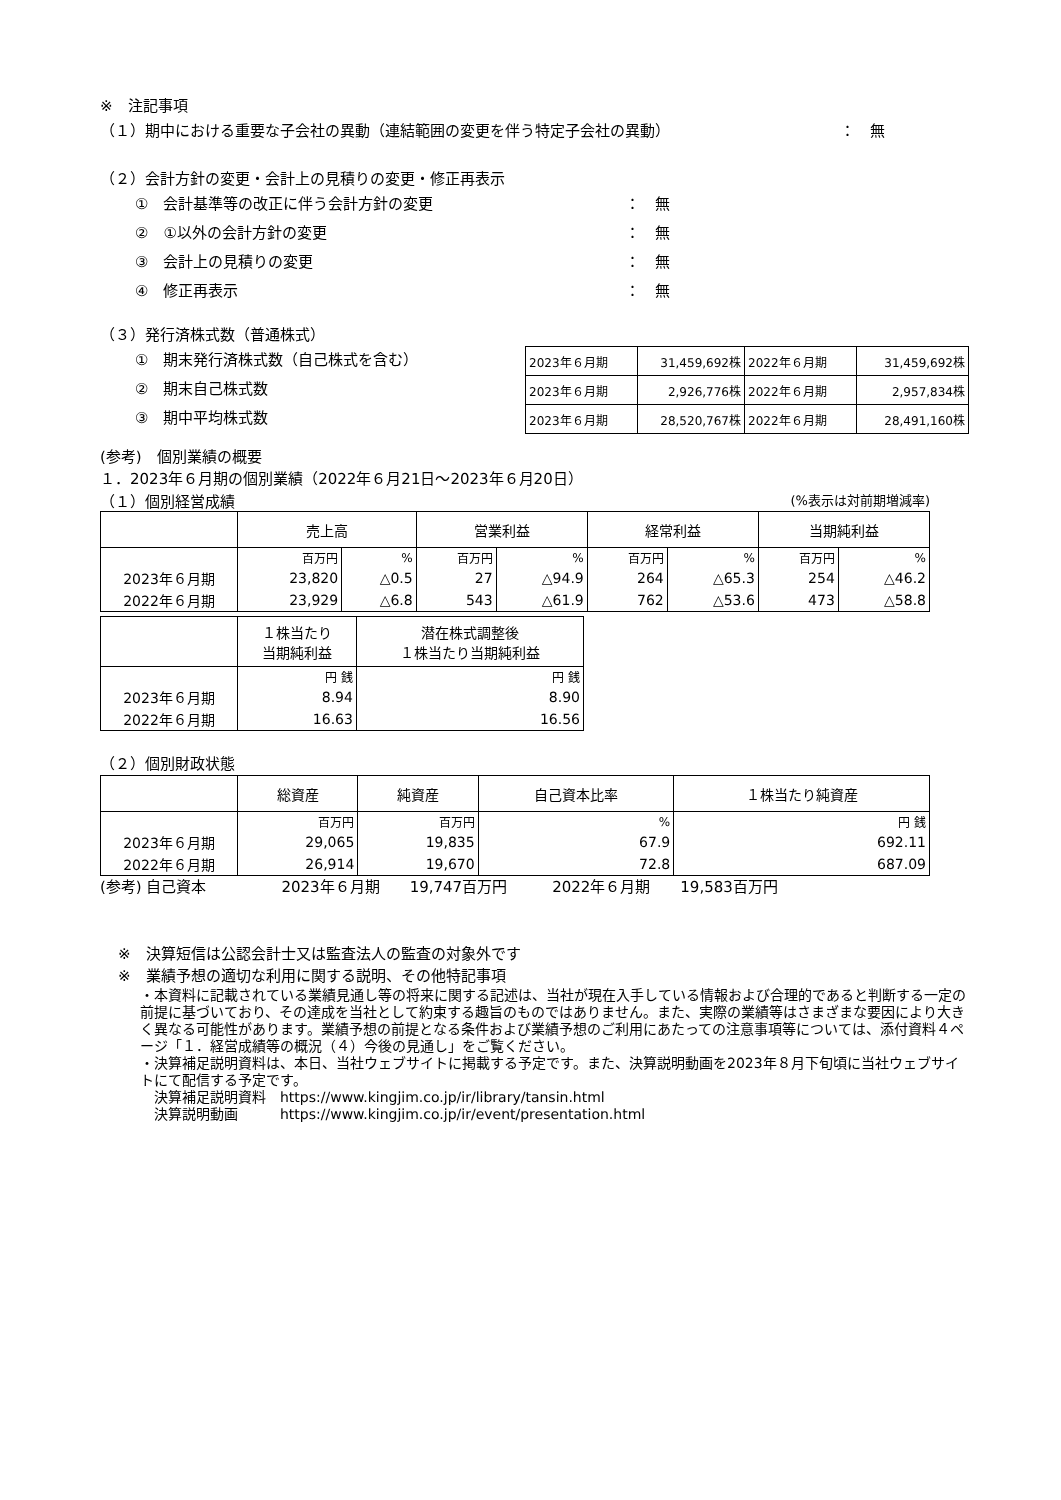※　注記事項
（１）期中における重要な子会社の異動（連結範囲の変更を伴う特定子会社の異動） ：　無
（２）会計方針の変更・会計上の見積りの変更・修正再表示
①　会計基準等の改正に伴う会計方針の変更 ：　無
②　①以外の会計方針の変更 ：　無
③　会計上の見積りの変更 ：　無
④　修正再表示 ：　無
（３）発行済株式数（普通株式）
①　期末発行済株式数（自己株式を含む）
②　期末自己株式数
③　期中平均株式数
| 2023年６月期 | 31,459,692株 | 2022年６月期 | 31,459,692株 |
| 2023年６月期 | 2,926,776株 | 2022年６月期 | 2,957,834株 |
| 2023年６月期 | 28,520,767株 | 2022年６月期 | 28,491,160株 |
(参考)　個別業績の概要
１．2023年６月期の個別業績（2022年６月21日～2023年６月20日）
（１）個別経営成績 (%表示は対前期増減率)
| | 売上高 | | 営業利益 | | 経常利益 | | 当期純利益 | |
| | 百万円 | % | 百万円 | % | 百万円 | % | 百万円 | % |
| 2023年６月期 | 23,820 | △0.5 | 27 | △94.9 | 264 | △65.3 | 254 | △46.2 |
| 2022年６月期 | 23,929 | △6.8 | 543 | △61.9 | 762 | △53.6 | 473 | △58.8 |
| | １株当たり 当期純利益 | 潜在株式調整後 １株当たり当期純利益 |
| | 円 銭 | 円 銭 |
| 2023年６月期 | 8.94 | 8.90 |
| 2022年６月期 | 16.63 | 16.56 |
（２）個別財政状態
| | 総資産 | 純資産 | 自己資本比率 | １株当たり純資産 |
| | 百万円 | 百万円 | % | 円 銭 |
| 2023年６月期 | 29,065 | 19,835 | 67.9 | 692.11 |
| 2022年６月期 | 26,914 | 19,670 | 72.8 | 687.09 |
(参考) 自己資本　　　　　2023年６月期　　19,747百万円　　　2022年６月期　　19,583百万円
※　決算短信は公認会計士又は監査法人の監査の対象外です
※　業績予想の適切な利用に関する説明、その他特記事項
・本資料に記載されている業績見通し等の将来に関する記述は、当社が現在入手している情報および合理的であると判断する一定の前提に基づいており、その達成を当社として約束する趣旨のものではありません。また、実際の業績等はさまざまな要因により大きく異なる可能性があります。業績予想の前提となる条件および業績予想のご利用にあたっての注意事項等については、添付資料４ページ「１．経営成績等の概況（４）今後の見通し」をご覧ください。
・決算補足説明資料は、本日、当社ウェブサイトに掲載する予定です。また、決算説明動画を2023年８月下旬頃に当社ウェブサイトにて配信する予定です。
　決算補足説明資料　https://www.kingjim.co.jp/ir/library/tansin.html
　決算説明動画　　　https://www.kingjim.co.jp/ir/event/presentation.html